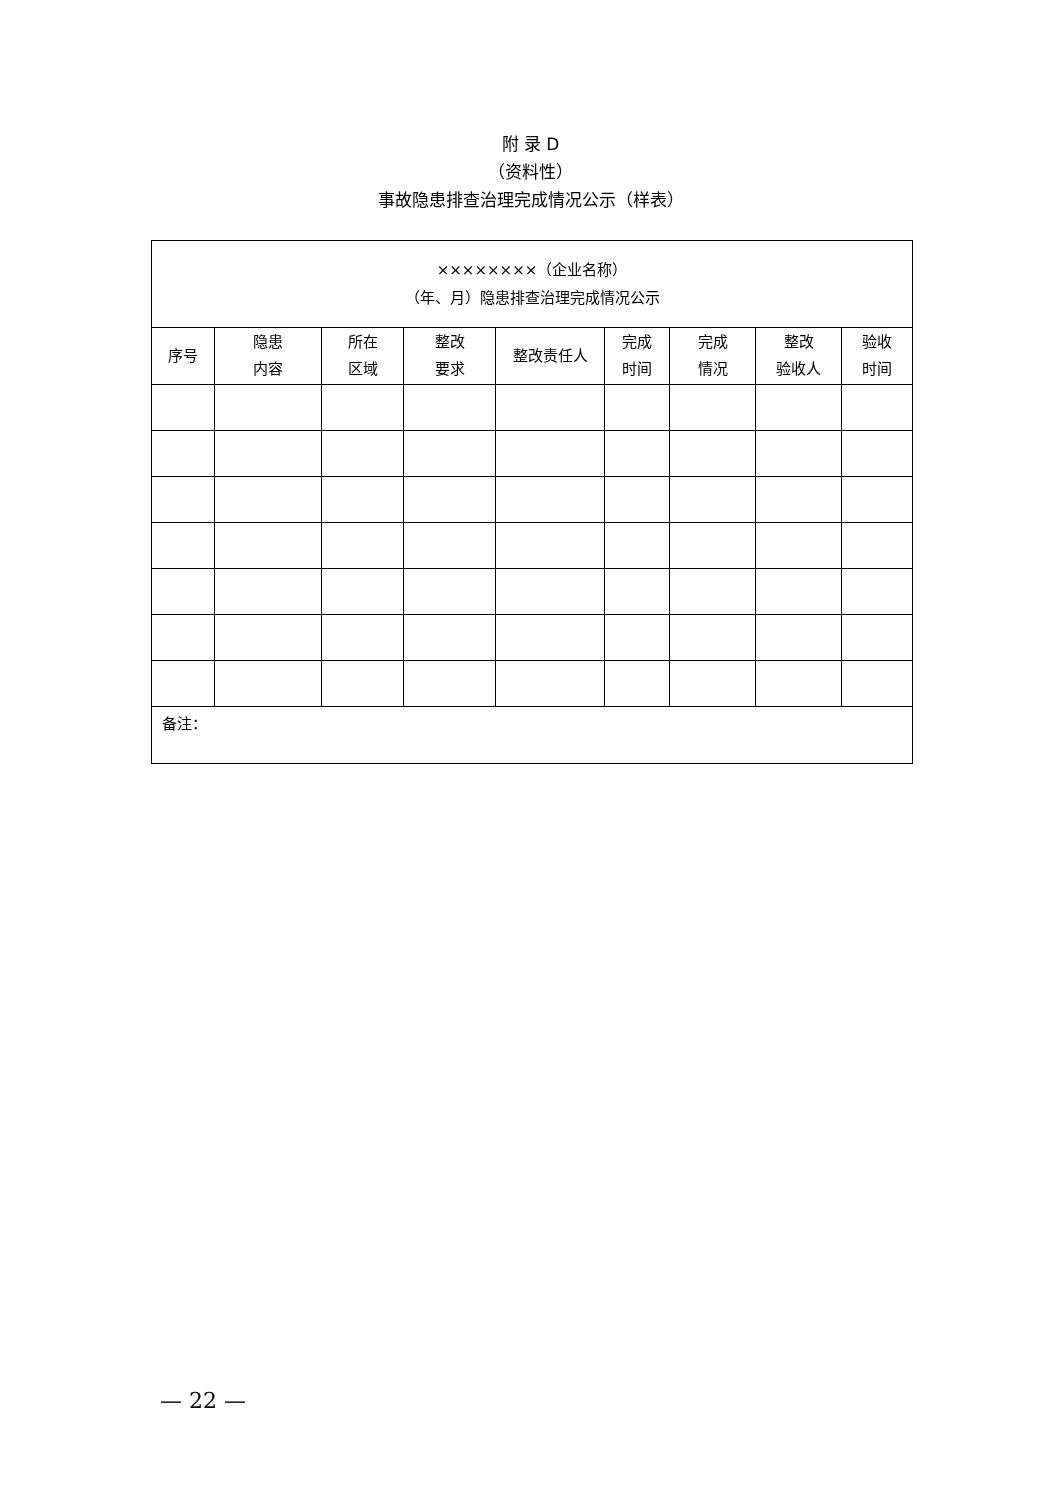附 录 D
（资料性）
事故隐患排查治理完成情况公示（样表）
| ××××××××（企业名称） （年、月）隐患排查治理完成情况公示 | | | | | | | | |
| 序号 | 隐患 内容 | 所在 区域 | 整改 要求 | 整改责任人 | 完成 时间 | 完成 情况 | 整改 验收人 | 验收 时间 |
| 备注： | | | | | | | | |
— 22 —